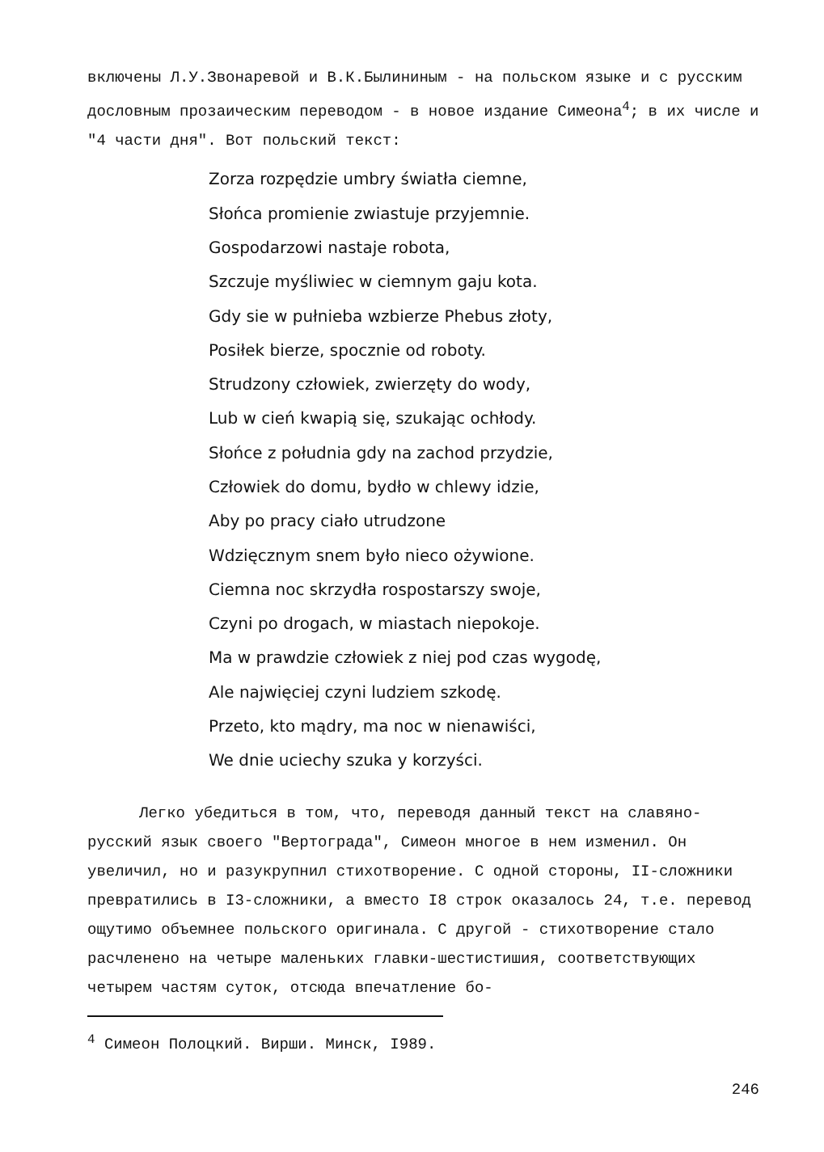включены Л.У.Звонаревой и В.К.Былининым - на польском языке и с русским дословным прозаическим переводом - в новое издание Симеона<sup>4</sup>; в их числе и "4 части дня". Вот польский текст:
Zorza rozpędzie umbry światła ciemne,
Słońca promienie zwiastuje przyjemnie.
Gospodarzowi nastaje robota,
Szczuje myśliwiec w ciemnym gaju kota.
Gdy sie w pułnieba wzbierze Phebus złoty,
Posiłek bierze, spocznie od roboty.
Strudzony człowiek, zwierzęty do wody,
Lub w cień kwapią się, szukając ochłody.
Słońce z południa gdy na zachod przydzie,
Człowiek do domu, bydło w chlewy idzie,
Aby po pracy ciało utrudzone
Wdzięcznym snem było nieco ożywione.
Ciemna noc skrzydła rospostarszy swoje,
Czyni po drogach, w miastach niepokoje.
Ma w prawdzie człowiek z niej pod czas wygodę,
Ale najwięciej czyni ludziem szkodę.
Przeto, kto mądry, ma noc w nienawiści,
We dnie uciechy szuka y korzyści.
Легко убедиться в том, что, переводя данный текст на славяно-русский язык своего "Вертограда", Симеон многое в нем изменил. Он увеличил, но и разукрупнил стихотворение. С одной стороны, II-сложники превратились в I3-сложники, а вместо I8 строк оказалось 24, т.е. перевод ощутимо объемнее польского оригинала. С другой - стихотворение стало расчленено на четыре маленьких главки-шестистишия, соответствующих четырем частям суток, отсюда впечатление бо-
<sup>4</sup> Симеон Полоцкий. Вирши. Минск, I989.
246